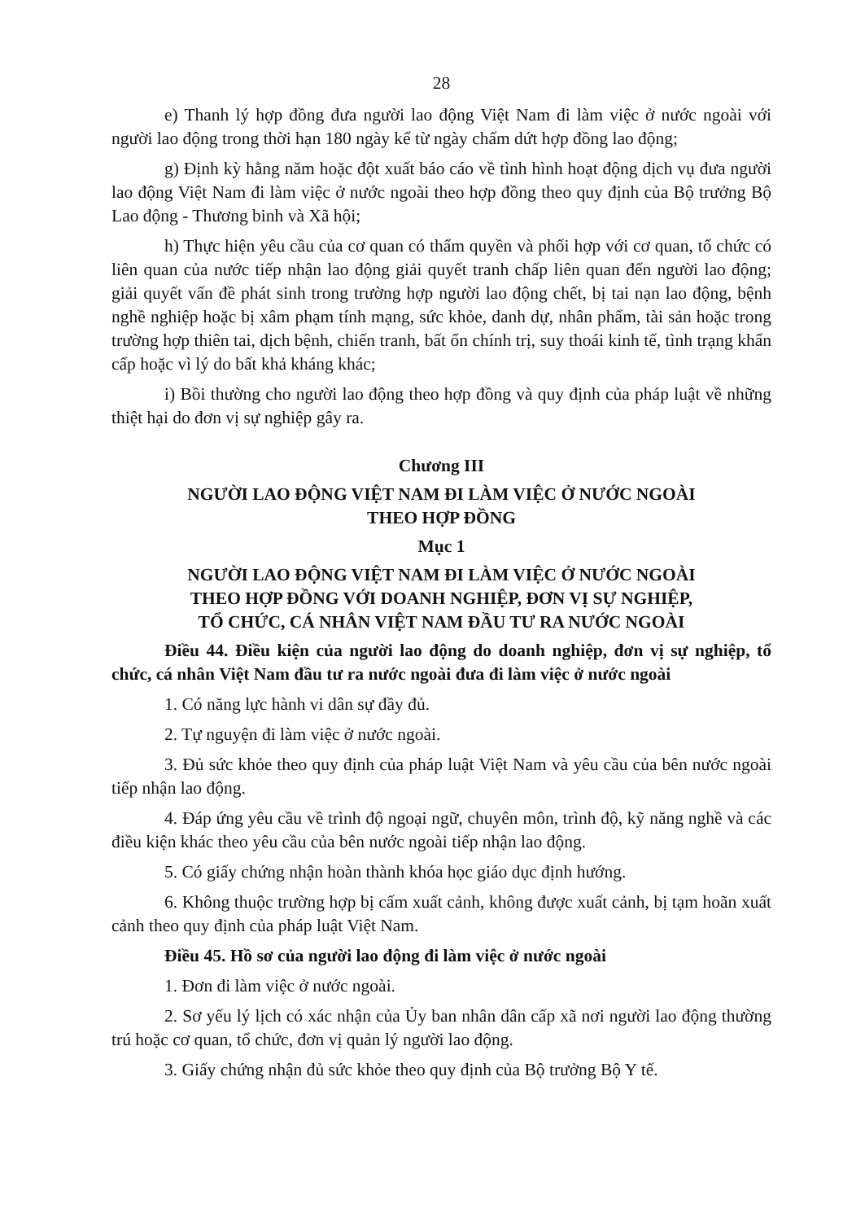28
e) Thanh lý hợp đồng đưa người lao động Việt Nam đi làm việc ở nước ngoài với người lao động trong thời hạn 180 ngày kể từ ngày chấm dứt hợp đồng lao động;
g) Định kỳ hằng năm hoặc đột xuất báo cáo về tình hình hoạt động dịch vụ đưa người lao động Việt Nam đi làm việc ở nước ngoài theo hợp đồng theo quy định của Bộ trưởng Bộ Lao động - Thương binh và Xã hội;
h) Thực hiện yêu cầu của cơ quan có thẩm quyền và phối hợp với cơ quan, tổ chức có liên quan của nước tiếp nhận lao động giải quyết tranh chấp liên quan đến người lao động; giải quyết vấn đề phát sinh trong trường hợp người lao động chết, bị tai nạn lao động, bệnh nghề nghiệp hoặc bị xâm phạm tính mạng, sức khỏe, danh dự, nhân phẩm, tài sản hoặc trong trường hợp thiên tai, dịch bệnh, chiến tranh, bất ổn chính trị, suy thoái kinh tế, tình trạng khẩn cấp hoặc vì lý do bất khả kháng khác;
i) Bồi thường cho người lao động theo hợp đồng và quy định của pháp luật về những thiệt hại do đơn vị sự nghiệp gây ra.
Chương III
NGƯỜI LAO ĐỘNG VIỆT NAM ĐI LÀM VIỆC Ở NƯỚC NGOÀI
THEO HỢP ĐỒNG
Mục 1
NGƯỜI LAO ĐỘNG VIỆT NAM ĐI LÀM VIỆC Ở NƯỚC NGOÀI
THEO HỢP ĐỒNG VỚI DOANH NGHIỆP, ĐƠN VỊ SỰ NGHIỆP,
TỔ CHỨC, CÁ NHÂN VIỆT NAM ĐẦU TƯ RA NƯỚC NGOÀI
Điều 44. Điều kiện của người lao động do doanh nghiệp, đơn vị sự nghiệp, tổ chức, cá nhân Việt Nam đầu tư ra nước ngoài đưa đi làm việc ở nước ngoài
1. Có năng lực hành vi dân sự đầy đủ.
2. Tự nguyện đi làm việc ở nước ngoài.
3. Đủ sức khỏe theo quy định của pháp luật Việt Nam và yêu cầu của bên nước ngoài tiếp nhận lao động.
4. Đáp ứng yêu cầu về trình độ ngoại ngữ, chuyên môn, trình độ, kỹ năng nghề và các điều kiện khác theo yêu cầu của bên nước ngoài tiếp nhận lao động.
5. Có giấy chứng nhận hoàn thành khóa học giáo dục định hướng.
6. Không thuộc trường hợp bị cấm xuất cảnh, không được xuất cảnh, bị tạm hoãn xuất cảnh theo quy định của pháp luật Việt Nam.
Điều 45. Hồ sơ của người lao động đi làm việc ở nước ngoài
1. Đơn đi làm việc ở nước ngoài.
2. Sơ yếu lý lịch có xác nhận của Ủy ban nhân dân cấp xã nơi người lao động thường trú hoặc cơ quan, tổ chức, đơn vị quản lý người lao động.
3. Giấy chứng nhận đủ sức khỏe theo quy định của Bộ trưởng Bộ Y tế.